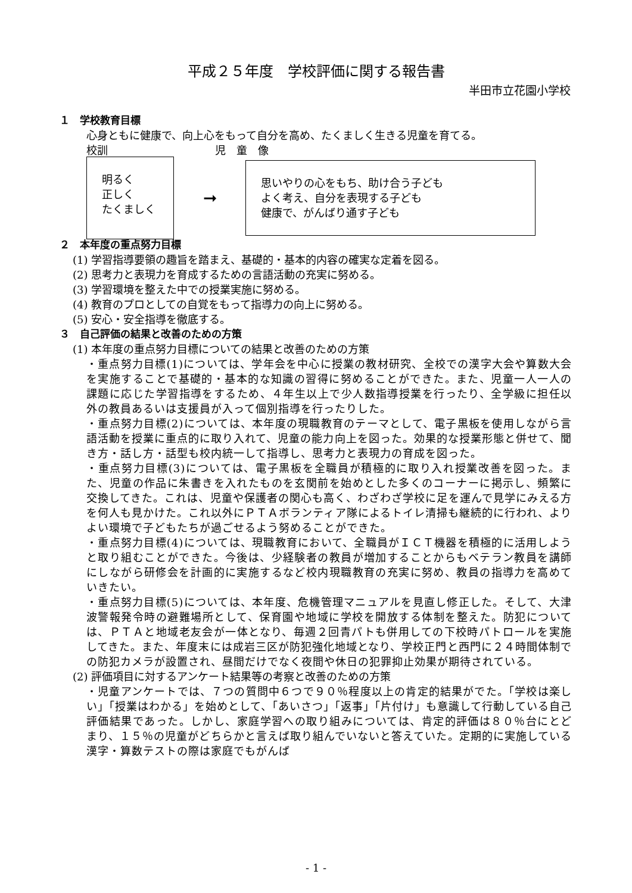平成２５年度　学校評価に関する報告書
半田市立花園小学校
１　学校教育目標
心身ともに健康で、向上心をもって自分を高め、たくましく生きる児童を育てる。
校訓　　　　　　　　　　児　童　像
明るく
正しく
たくましく
➞
思いやりの心をもち、助け合う子ども
よく考え、自分を表現する子ども
健康で、がんばり通す子ども
２　本年度の重点努力目標
(1) 学習指導要領の趣旨を踏まえ、基礎的・基本的内容の確実な定着を図る。
(2) 思考力と表現力を育成するための言語活動の充実に努める。
(3) 学習環境を整えた中での授業実施に努める。
(4) 教育のプロとしての自覚をもって指導力の向上に努める。
(5) 安心・安全指導を徹底する。
３　自己評価の結果と改善のための方策
(1) 本年度の重点努力目標についての結果と改善のための方策
・重点努力目標(1)については、学年会を中心に授業の教材研究、全校での漢字大会や算数大会を実施することで基礎的・基本的な知識の習得に努めることができた。また、児童一人一人の課題に応じた学習指導をするため、４年生以上で少人数指導授業を行ったり、全学級に担任以外の教員あるいは支援員が入って個別指導を行ったりした。
・重点努力目標(2)については、本年度の現職教育のテーマとして、電子黒板を使用しながら言語活動を授業に重点的に取り入れて、児童の能力向上を図った。効果的な授業形態と併せて、聞き方・話し方・話型も校内統一して指導し、思考力と表現力の育成を図った。
・重点努力目標(3)については、電子黒板を全職員が積極的に取り入れ授業改善を図った。また、児童の作品に朱書きを入れたものを玄関前を始めとした多くのコーナーに掲示し、頻繁に交換してきた。これは、児童や保護者の関心も高く、わざわざ学校に足を運んで見学にみえる方を何人も見かけた。これ以外にＰＴＡボランティア隊によるトイレ清掃も継続的に行われ、よりよい環境で子どもたちが過ごせるよう努めることができた。
・重点努力目標(4)については、現職教育において、全職員がＩＣＴ機器を積極的に活用しようと取り組むことができた。今後は、少経験者の教員が増加することからもベテラン教員を講師にしながら研修会を計画的に実施するなど校内現職教育の充実に努め、教員の指導力を高めていきたい。
・重点努力目標(5)については、本年度、危機管理マニュアルを見直し修正した。そして、大津波警報発令時の避難場所として、保育園や地域に学校を開放する体制を整えた。防犯については、ＰＴＡと地域老友会が一体となり、毎週２回青パトも併用しての下校時パトロールを実施してきた。また、年度末には成岩三区が防犯強化地域となり、学校正門と西門に２４時間体制での防犯カメラが設置され、昼間だけでなく夜間や休日の犯罪抑止効果が期待されている。
(2) 評価項目に対するアンケート結果等の考察と改善のための方策
・児童アンケートでは、７つの質問中６つで９０％程度以上の肯定的結果がでた。「学校は楽しい」「授業はわかる」を始めとして、「あいさつ」「返事」「片付け」も意識して行動している自己評価結果であった。しかし、家庭学習への取り組みについては、肯定的評価は８０％台にとどまり、１５％の児童がどちらかと言えば取り組んでいないと答えていた。定期的に実施している漢字・算数テストの際は家庭でもがんば
- 1 -